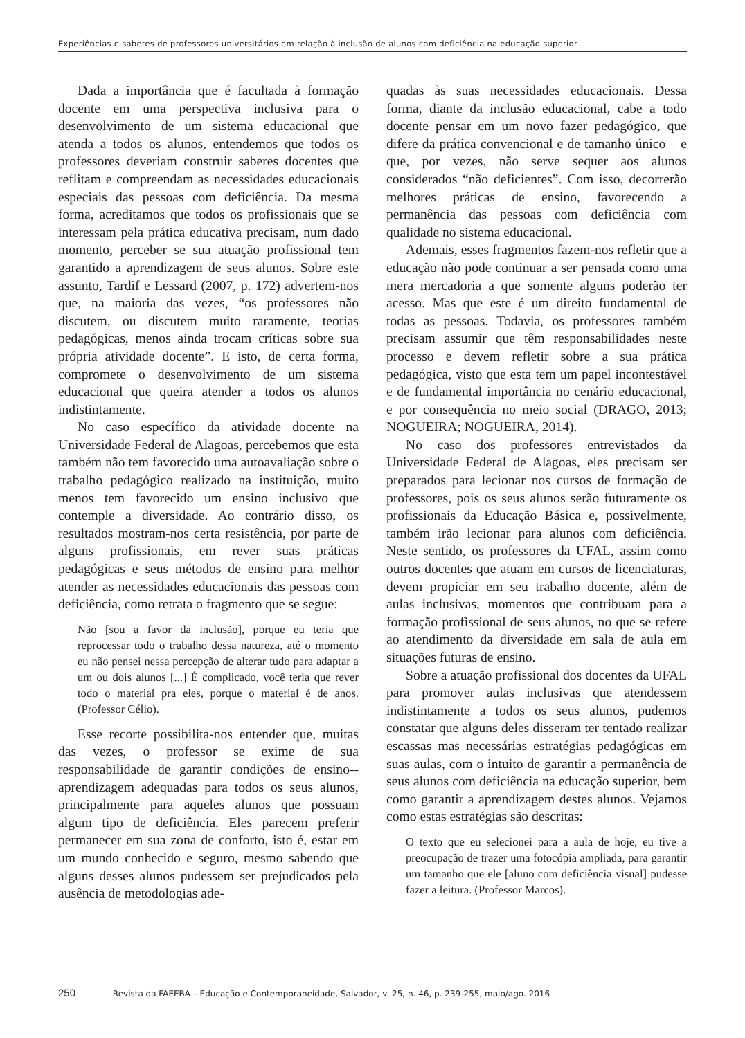Experiências e saberes de professores universitários em relação à inclusão de alunos com deficiência na educação superior
Dada a importância que é facultada à formação docente em uma perspectiva inclusiva para o desenvolvimento de um sistema educacional que atenda a todos os alunos, entendemos que todos os professores deveriam construir saberes docentes que reflitam e compreendam as necessidades educacionais especiais das pessoas com deficiência. Da mesma forma, acreditamos que todos os profissionais que se interessam pela prática educativa precisam, num dado momento, perceber se sua atuação profissional tem garantido a aprendizagem de seus alunos. Sobre este assunto, Tardif e Lessard (2007, p. 172) advertem-nos que, na maioria das vezes, “os professores não discutem, ou discutem muito raramente, teorias pedagógicas, menos ainda trocam críticas sobre sua própria atividade docente”. E isto, de certa forma, compromete o desenvolvimento de um sistema educacional que queira atender a todos os alunos indistintamente.
No caso específico da atividade docente na Universidade Federal de Alagoas, percebemos que esta também não tem favorecido uma autoavaliação sobre o trabalho pedagógico realizado na instituição, muito menos tem favorecido um ensino inclusivo que contemple a diversidade. Ao contrário disso, os resultados mostram-nos certa resistência, por parte de alguns profissionais, em rever suas práticas pedagógicas e seus métodos de ensino para melhor atender as necessidades educacionais das pessoas com deficiência, como retrata o fragmento que se segue:
Não [sou a favor da inclusão], porque eu teria que reprocessar todo o trabalho dessa natureza, até o momento eu não pensei nessa percepção de alterar tudo para adaptar a um ou dois alunos [...] É complicado, você teria que rever todo o material pra eles, porque o material é de anos. (Professor Célio).
Esse recorte possibilita-nos entender que, muitas das vezes, o professor se exime de sua responsabilidade de garantir condições de ensino--aprendizagem adequadas para todos os seus alunos, principalmente para aqueles alunos que possuam algum tipo de deficiência. Eles parecem preferir permanecer em sua zona de conforto, isto é, estar em um mundo conhecido e seguro, mesmo sabendo que alguns desses alunos pudessem ser prejudicados pela ausência de metodologias ade-
quadas às suas necessidades educacionais. Dessa forma, diante da inclusão educacional, cabe a todo docente pensar em um novo fazer pedagógico, que difere da prática convencional e de tamanho único – e que, por vezes, não serve sequer aos alunos considerados “não deficientes”. Com isso, decorrerão melhores práticas de ensino, favorecendo a permanência das pessoas com deficiência com qualidade no sistema educacional.
Ademais, esses fragmentos fazem-nos refletir que a educação não pode continuar a ser pensada como uma mera mercadoria a que somente alguns poderão ter acesso. Mas que este é um direito fundamental de todas as pessoas. Todavia, os professores também precisam assumir que têm responsabilidades neste processo e devem refletir sobre a sua prática pedagógica, visto que esta tem um papel incontestável e de fundamental importância no cenário educacional, e por consequência no meio social (DRAGO, 2013; NOGUEIRA; NOGUEIRA, 2014).
No caso dos professores entrevistados da Universidade Federal de Alagoas, eles precisam ser preparados para lecionar nos cursos de formação de professores, pois os seus alunos serão futuramente os profissionais da Educação Básica e, possivelmente, também irão lecionar para alunos com deficiência. Neste sentido, os professores da UFAL, assim como outros docentes que atuam em cursos de licenciaturas, devem propiciar em seu trabalho docente, além de aulas inclusivas, momentos que contribuam para a formação profissional de seus alunos, no que se refere ao atendimento da diversidade em sala de aula em situações futuras de ensino.
Sobre a atuação profissional dos docentes da UFAL para promover aulas inclusivas que atendessem indistintamente a todos os seus alunos, pudemos constatar que alguns deles disseram ter tentado realizar escassas mas necessárias estratégias pedagógicas em suas aulas, com o intuito de garantir a permanência de seus alunos com deficiência na educação superior, bem como garantir a aprendizagem destes alunos. Vejamos como estas estratégias são descritas:
O texto que eu selecionei para a aula de hoje, eu tive a preocupação de trazer uma fotocópia ampliada, para garantir um tamanho que ele [aluno com deficiência visual] pudesse fazer a leitura. (Professor Marcos).
250 Revista da FAEEBA – Educação e Contemporaneidade, Salvador, v. 25, n. 46, p. 239-255, maio/ago. 2016